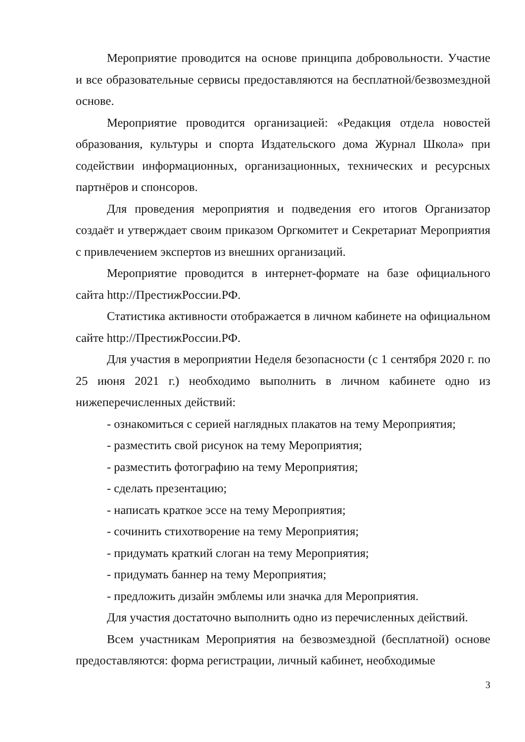Мероприятие проводится на основе принципа добровольности. Участие и все образовательные сервисы предоставляются на бесплатной/безвозмездной основе.
Мероприятие проводится организацией: «Редакция отдела новостей образования, культуры и спорта Издательского дома Журнал Школа» при содействии информационных, организационных, технических и ресурсных партнёров и спонсоров.
Для проведения мероприятия и подведения его итогов Организатор создаёт и утверждает своим приказом Оргкомитет и Секретариат Мероприятия с привлечением экспертов из внешних организаций.
Мероприятие проводится в интернет-формате на базе официального сайта http://ПрестижРоссии.РФ.
Статистика активности отображается в личном кабинете на официальном сайте http://ПрестижРоссии.РФ.
Для участия в мероприятии Неделя безопасности (с 1 сентября 2020 г. по 25 июня 2021 г.) необходимо выполнить в личном кабинете одно из нижеперечисленных действий:
- ознакомиться с серией наглядных плакатов на тему Мероприятия;
- разместить свой рисунок на тему Мероприятия;
- разместить фотографию на тему Мероприятия;
- сделать презентацию;
- написать краткое эссе на тему Мероприятия;
- сочинить стихотворение на тему Мероприятия;
- придумать краткий слоган на тему Мероприятия;
- придумать баннер на тему Мероприятия;
- предложить дизайн эмблемы или значка для Мероприятия.
Для участия достаточно выполнить одно из перечисленных действий.
Всем участникам Мероприятия на безвозмездной (бесплатной) основе предоставляются: форма регистрации, личный кабинет, необходимые
3